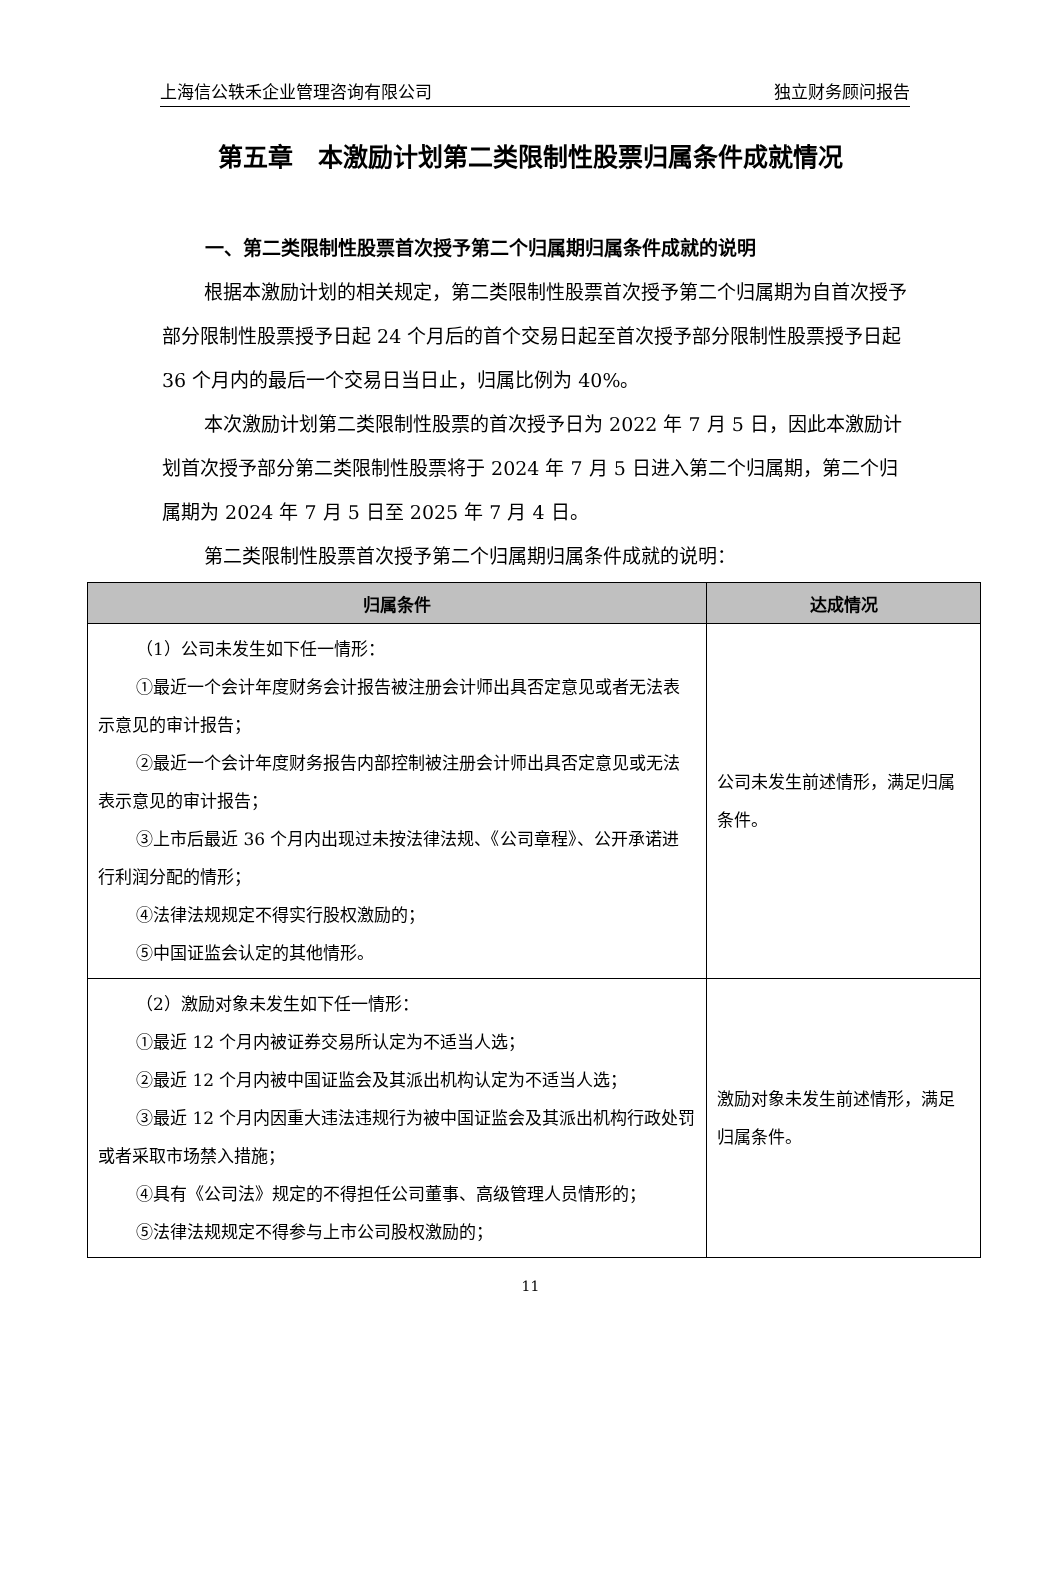上海信公轶禾企业管理咨询有限公司 独立财务顾问报告
第五章　本激励计划第二类限制性股票归属条件成就情况
一、第二类限制性股票首次授予第二个归属期归属条件成就的说明
根据本激励计划的相关规定，第二类限制性股票首次授予第二个归属期为自首次授予部分限制性股票授予日起 24 个月后的首个交易日起至首次授予部分限制性股票授予日起 36 个月内的最后一个交易日当日止，归属比例为 40%。
本次激励计划第二类限制性股票的首次授予日为 2022 年 7 月 5 日，因此本激励计划首次授予部分第二类限制性股票将于 2024 年 7 月 5 日进入第二个归属期，第二个归属期为 2024 年 7 月 5 日至 2025 年 7 月 4 日。
第二类限制性股票首次授予第二个归属期归属条件成就的说明：
| 归属条件 | 达成情况 |
| --- | --- |
| （1）公司未发生如下任一情形： ①最近一个会计年度财务会计报告被注册会计师出具否定意见或者无法表示意见的审计报告； ②最近一个会计年度财务报告内部控制被注册会计师出具否定意见或无法表示意见的审计报告； ③上市后最近 36 个月内出现过未按法律法规、《公司章程》、公开承诺进行利润分配的情形； ④法律法规规定不得实行股权激励的； ⑤中国证监会认定的其他情形。 | 公司未发生前述情形，满足归属条件。 |
| （2）激励对象未发生如下任一情形： ①最近 12 个月内被证券交易所认定为不适当人选； ②最近 12 个月内被中国证监会及其派出机构认定为不适当人选； ③最近 12 个月内因重大违法违规行为被中国证监会及其派出机构行政处罚或者采取市场禁入措施； ④具有《公司法》规定的不得担任公司董事、高级管理人员情形的； ⑤法律法规规定不得参与上市公司股权激励的； | 激励对象未发生前述情形，满足归属条件。 |
11